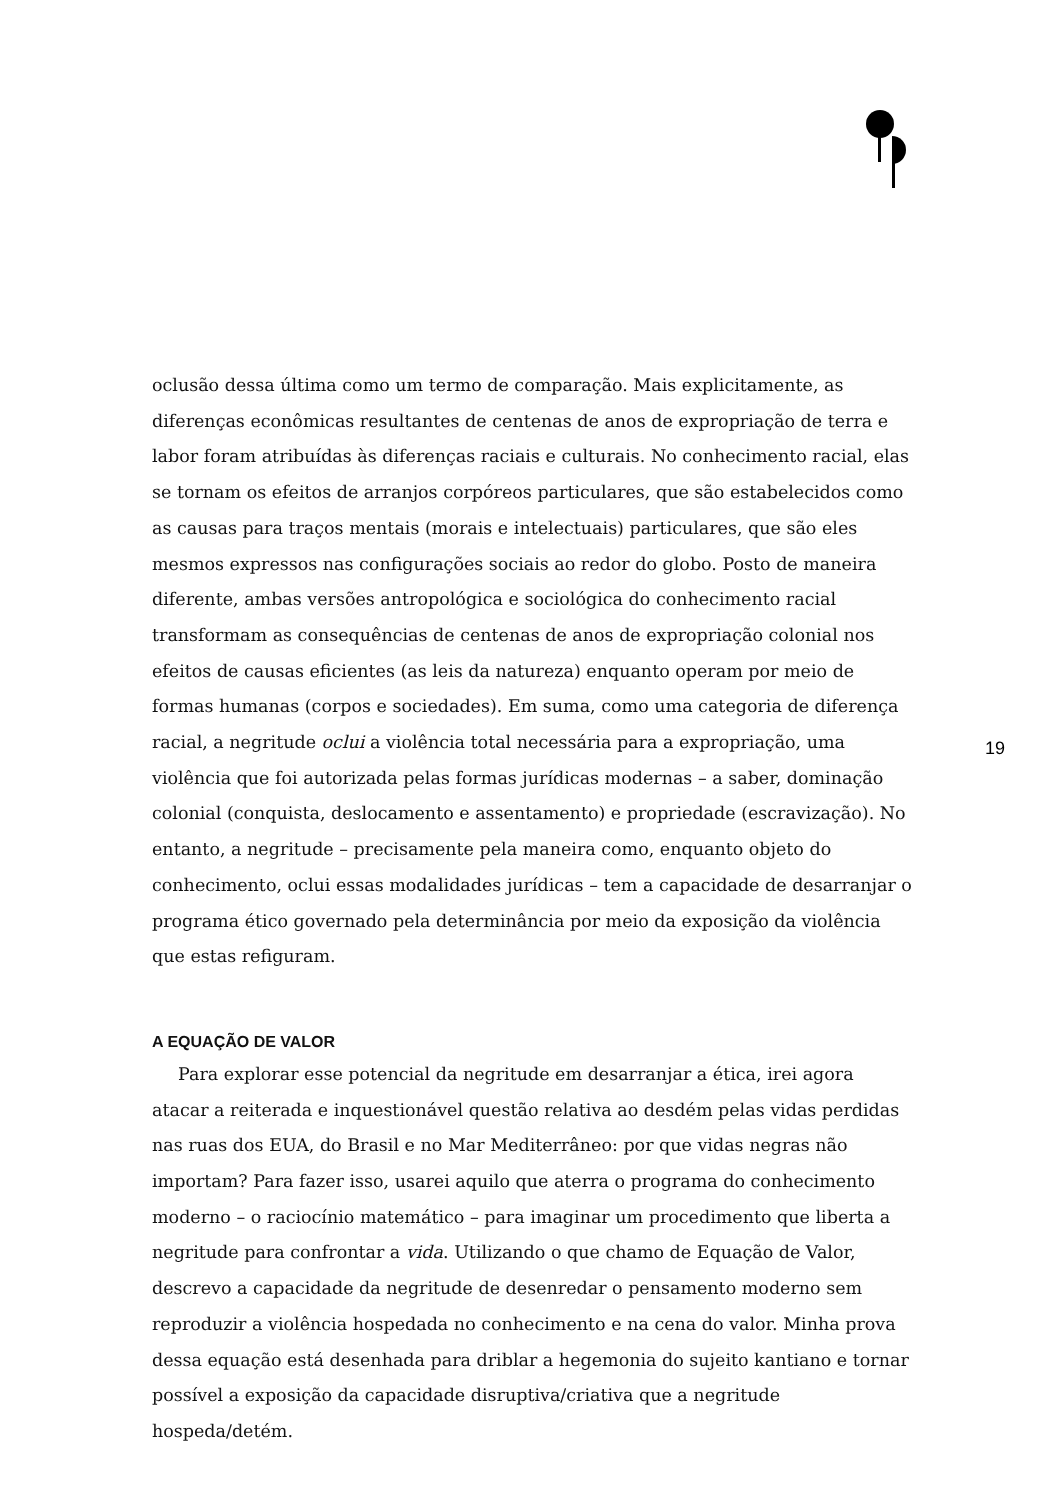oclusão dessa última como um termo de comparação. Mais explicitamente, as diferenças econômicas resultantes de centenas de anos de expropriação de terra e labor foram atribuídas às diferenças raciais e culturais. No conhecimento racial, elas se tornam os efeitos de arranjos corpóreos particulares, que são estabelecidos como as causas para traços mentais (morais e intelectuais) particulares, que são eles mesmos expressos nas configurações sociais ao redor do globo. Posto de maneira diferente, ambas versões antropológica e sociológica do conhecimento racial transformam as consequências de centenas de anos de expropriação colonial nos efeitos de causas eficientes (as leis da natureza) enquanto operam por meio de formas humanas (corpos e sociedades). Em suma, como uma categoria de diferença racial, a negritude oclui a violência total necessária para a expropriação, uma violência que foi autorizada pelas formas jurídicas modernas – a saber, dominação colonial (conquista, deslocamento e assentamento) e propriedade (escravização). No entanto, a negritude – precisamente pela maneira como, enquanto objeto do conhecimento, oclui essas modalidades jurídicas – tem a capacidade de desarranjar o programa ético governado pela determinância por meio da exposição da violência que estas refiguram.
A EQUAÇÃO DE VALOR
Para explorar esse potencial da negritude em desarranjar a ética, irei agora atacar a reiterada e inquestionável questão relativa ao desdém pelas vidas perdidas nas ruas dos EUA, do Brasil e no Mar Mediterrâneo: por que vidas negras não importam? Para fazer isso, usarei aquilo que aterra o programa do conhecimento moderno – o raciocínio matemático – para imaginar um procedimento que liberta a negritude para confrontar a vida. Utilizando o que chamo de Equação de Valor, descrevo a capacidade da negritude de desenredar o pensamento moderno sem reproduzir a violência hospedada no conhecimento e na cena do valor. Minha prova dessa equação está desenhada para driblar a hegemonia do sujeito kantiano e tornar possível a exposição da capacidade disruptiva/criativa que a negritude hospeda/detém.
19